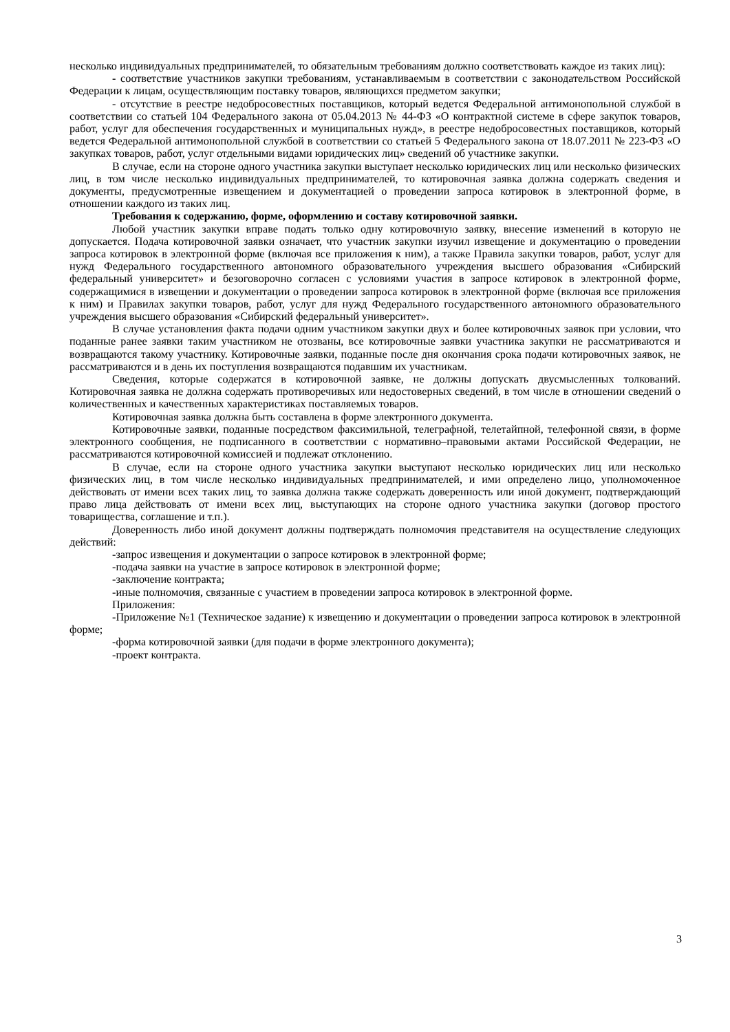несколько индивидуальных предпринимателей, то обязательным требованиям должно соответствовать каждое из таких лиц):
- соответствие участников закупки требованиям, устанавливаемым в соответствии с законодательством Российской Федерации к лицам, осуществляющим поставку товаров, являющихся предметом закупки;
- отсутствие в реестре недобросовестных поставщиков, который ведется Федеральной антимонопольной службой в соответствии со статьей 104 Федерального закона от 05.04.2013 № 44-ФЗ «О контрактной системе в сфере закупок товаров, работ, услуг для обеспечения государственных и муниципальных нужд», в реестре недобросовестных поставщиков, который ведется Федеральной антимонопольной службой в соответствии со статьей 5 Федерального закона от 18.07.2011 № 223-ФЗ «О закупках товаров, работ, услуг отдельными видами юридических лиц» сведений об участнике закупки.
В случае, если на стороне одного участника закупки выступает несколько юридических лиц или несколько физических лиц, в том числе несколько индивидуальных предпринимателей, то котировочная заявка должна содержать сведения и документы, предусмотренные извещением и документацией о проведении запроса котировок в электронной форме, в отношении каждого из таких лиц.
Требования к содержанию, форме, оформлению и составу котировочной заявки.
Любой участник закупки вправе подать только одну котировочную заявку, внесение изменений в которую не допускается. Подача котировочной заявки означает, что участник закупки изучил извещение и документацию о проведении запроса котировок в электронной форме (включая все приложения к ним), а также Правила закупки товаров, работ, услуг для нужд Федерального государственного автономного образовательного учреждения высшего образования «Сибирский федеральный университет» и безоговорочно согласен с условиями участия в запросе котировок в электронной форме, содержащимися в извещении и документации о проведении запроса котировок в электронной форме (включая все приложения к ним) и Правилах закупки товаров, работ, услуг для нужд Федерального государственного автономного образовательного учреждения высшего образования «Сибирский федеральный университет».
В случае установления факта подачи одним участником закупки двух и более котировочных заявок при условии, что поданные ранее заявки таким участником не отозваны, все котировочные заявки участника закупки не рассматриваются и возвращаются такому участнику. Котировочные заявки, поданные после дня окончания срока подачи котировочных заявок, не рассматриваются и в день их поступления возвращаются подавшим их участникам.
Сведения, которые содержатся в котировочной заявке, не должны допускать двусмысленных толкований. Котировочная заявка не должна содержать противоречивых или недостоверных сведений, в том числе в отношении сведений о количественных и качественных характеристиках поставляемых товаров.
Котировочная заявка должна быть составлена в форме электронного документа.
Котировочные заявки, поданные посредством факсимильной, телеграфной, телетайпной, телефонной связи, в форме электронного сообщения, не подписанного в соответствии с нормативно–правовыми актами Российской Федерации, не рассматриваются котировочной комиссией и подлежат отклонению.
В случае, если на стороне одного участника закупки выступают несколько юридических лиц или несколько физических лиц, в том числе несколько индивидуальных предпринимателей, и ими определено лицо, уполномоченное действовать от имени всех таких лиц, то заявка должна также содержать доверенность или иной документ, подтверждающий право лица действовать от имени всех лиц, выступающих на стороне одного участника закупки (договор простого товарищества, соглашение и т.п.).
Доверенность либо иной документ должны подтверждать полномочия представителя на осуществление следующих действий:
-запрос извещения и документации о запросе котировок в электронной форме;
-подача заявки на участие в запросе котировок в электронной форме;
-заключение контракта;
-иные полномочия, связанные с участием в проведении запроса котировок в электронной форме.
Приложения:
-Приложение №1 (Техническое задание) к извещению и документации о проведении запроса котировок в электронной форме;
-форма котировочной заявки (для подачи в форме электронного документа);
-проект контракта.
3